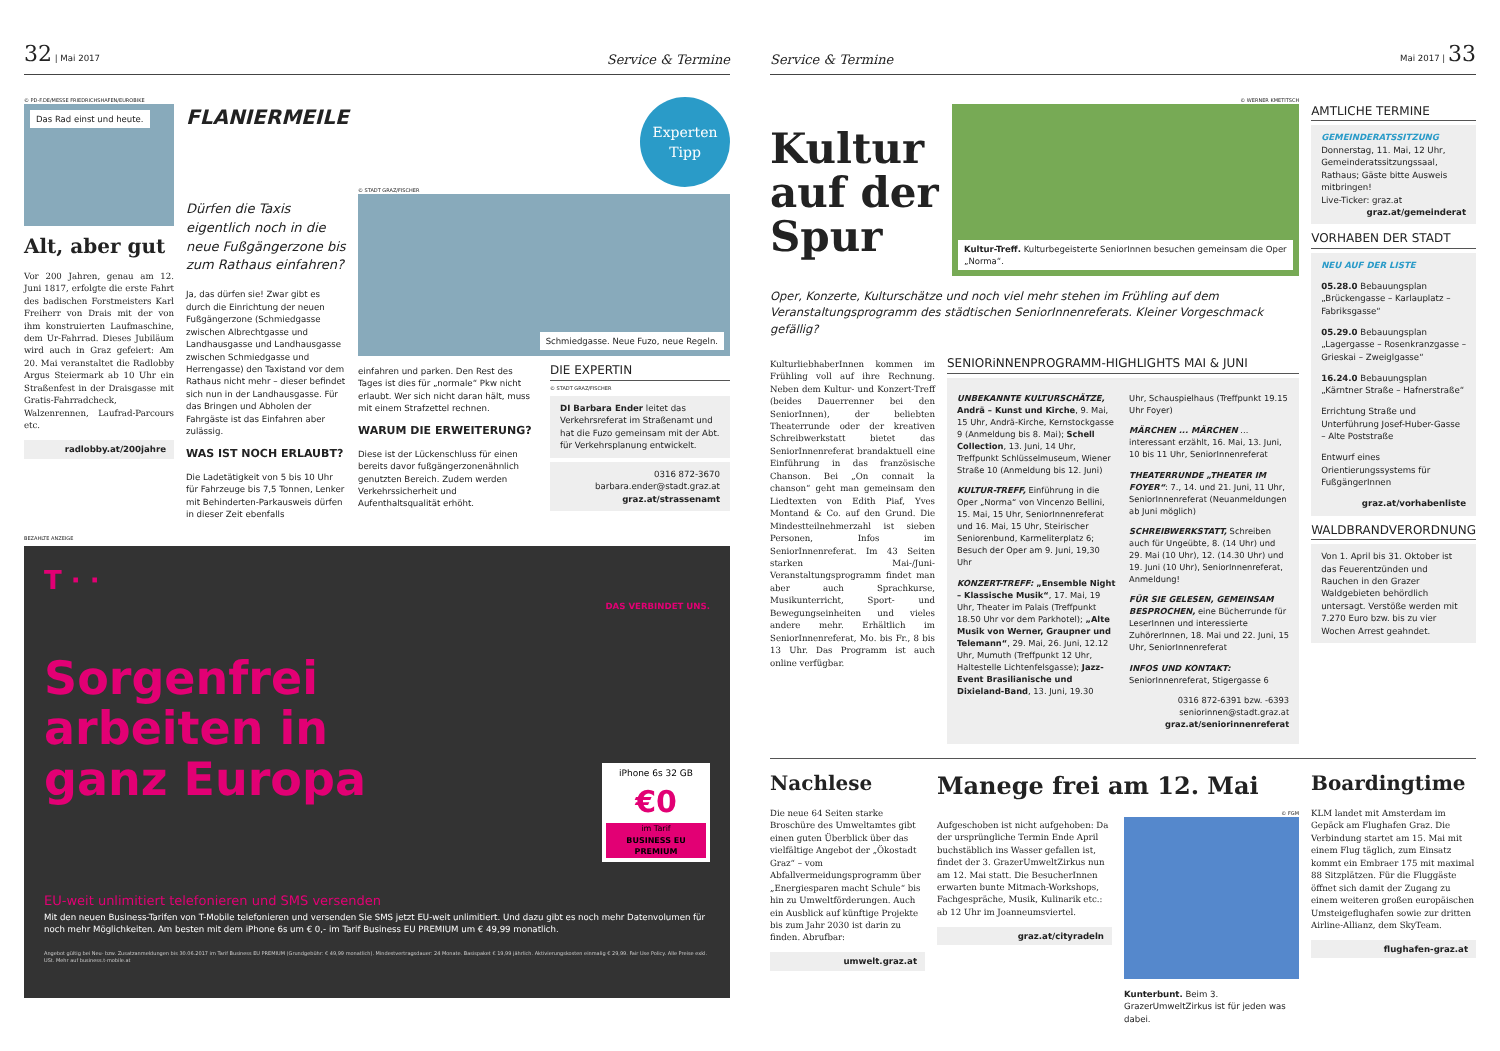32 | Mai 2017 Service & Termine
© PD-F.DE/MESSE FRIEDRICHSHAFEN/EUROBIKE
Das Rad einst und heute.
Alt, aber gut
Vor 200 Jahren, genau am 12. Juni 1817, erfolgte die erste Fahrt des badischen Forstmeisters Karl Freiherr von Drais mit der von ihm konstruierten Laufmaschine, dem Ur-Fahrrad. Dieses Jubiläum wird auch in Graz gefeiert: Am 20. Mai veranstaltet die Radlobby Argus Steiermark ab 10 Uhr ein Straßenfest in der Draisgasse mit Gratis-Fahrradcheck, Walzenrennen, Laufrad-Parcours etc.
radlobby.at/200jahre
FLANIERMEILE
Experten Tipp
Dürfen die Taxis eigentlich noch in die neue Fußgängerzone bis zum Rathaus einfahren?
Ja, das dürfen sie! Zwar gibt es durch die Einrichtung der neuen Fußgängerzone (Schmiedgasse zwischen Albrechtgasse und Landhausgasse und Landhausgasse zwischen Schmiedgasse und Herrengasse) den Taxistand vor dem Rathaus nicht mehr – dieser befindet sich nun in der Landhausgasse. Für das Bringen und Abholen der Fahrgäste ist das Einfahren aber zulässig.
WAS IST NOCH ERLAUBT?
Die Ladetätigkeit von 5 bis 10 Uhr für Fahrzeuge bis 7,5 Tonnen, Lenker mit Behinderten-Parkausweis dürfen in dieser Zeit ebenfalls
© STADT GRAZ/FISCHER
Schmiedgasse. Neue Fuzo, neue Regeln.
einfahren und parken. Den Rest des Tages ist dies für „normale“ Pkw nicht erlaubt. Wer sich nicht daran hält, muss mit einem Strafzettel rechnen.
WARUM DIE ERWEITERUNG?
Diese ist der Lückenschluss für einen bereits davor fußgängerzonenähnlich genutzten Bereich. Zudem werden Verkehrssicherheit und Aufenthaltsqualität erhöht.
DIE EXPERTIN
© STADT GRAZ/FISCHER
DI Barbara Ender leitet das Verkehrsreferat im Straßenamt und hat die Fuzo gemeinsam mit der Abt. für Verkehrsplanung entwickelt.
0316 872-3670
barbara.ender@stadt.graz.at
graz.at/strassenamt
BEZAHLTE ANZEIGE
T · ·
DAS VERBINDET UNS.
Sorgenfrei
arbeiten in
ganz Europa
iPhone 6s 32 GB
€0
im Tarif
BUSINESS EU PREMIUM
EU-weit unlimitiert telefonieren und SMS versenden
Mit den neuen Business-Tarifen von T-Mobile telefonieren und versenden Sie SMS jetzt EU-weit unlimitiert. Und dazu gibt es noch mehr Datenvolumen für noch mehr Möglichkeiten. Am besten mit dem iPhone 6s um € 0,- im Tarif Business EU PREMIUM um € 49,99 monatlich.
Angebot gültig bei Neu- bzw. Zusatzanmeldungen bis 30.06.2017 im Tarif Business EU PREMIUM (Grundgebühr: € 49,99 monatlich). Mindestvertragsdauer: 24 Monate. Basispaket € 19,99 jährlich. Aktivierungskosten einmalig € 29,99. Fair Use Policy. Alle Preise exkl. USt. Mehr auf business.t-mobile.at
Service & Termine Mai 2017 | 33
Kultur auf der Spur
© WERNER KMETITSCH
Kultur-Treff. Kulturbegeisterte SeniorInnen besuchen gemeinsam die Oper „Norma“.
Oper, Konzerte, Kulturschätze und noch viel mehr stehen im Frühling auf dem Veranstaltungsprogramm des städtischen SeniorInnenreferats. Kleiner Vorgeschmack gefällig?
KulturliebhaberInnen kommen im Frühling voll auf ihre Rechnung. Neben dem Kultur- und Konzert-Treff (beides Dauerrenner bei den SeniorInnen), der beliebten Theaterrunde oder der kreativen Schreibwerkstatt bietet das SeniorInnenreferat brandaktuell eine Einführung in das französische Chanson. Bei „On connait la chanson“ geht man gemeinsam den Liedtexten von Edith Piaf, Yves Montand & Co. auf den Grund. Die Mindestteilnehmerzahl ist sieben Personen, Infos im SeniorInnenreferat. Im 43 Seiten starken Mai-/Juni-Veranstaltungsprogramm findet man aber auch Sprachkurse, Musikunterricht, Sport- und Bewegungseinheiten und vieles andere mehr. Erhältlich im SeniorInnenreferat, Mo. bis Fr., 8 bis 13 Uhr. Das Programm ist auch online verfügbar.
SENIORiNNENPROGRAMM-HIGHLIGHTS MAI & JUNI
UNBEKANNTE KULTURSCHÄTZE, Andrä – Kunst und Kirche, 9. Mai, 15 Uhr, Andrä-Kirche, Kernstockgasse 9 (Anmeldung bis 8. Mai); Schell Collection, 13. Juni, 14 Uhr, Treffpunkt Schlüsselmuseum, Wiener Straße 10 (Anmeldung bis 12. Juni)
KULTUR-TREFF, Einführung in die Oper „Norma“ von Vincenzo Bellini, 15. Mai, 15 Uhr, SeniorInnenreferat und 16. Mai, 15 Uhr, Steirischer Seniorenbund, Karmeliterplatz 6; Besuch der Oper am 9. Juni, 19,30 Uhr
KONZERT-TREFF: „Ensemble Night – Klassische Musik“, 17. Mai, 19 Uhr, Theater im Palais (Treffpunkt 18.50 Uhr vor dem Parkhotel); „Alte Musik von Werner, Graupner und Telemann“, 29. Mai, 26. Juni, 12.12 Uhr, Mumuth (Treffpunkt 12 Uhr, Haltestelle Lichtenfelsgasse); Jazz-Event Brasilianische und Dixieland-Band, 13. Juni, 19.30
Uhr, Schauspielhaus (Treffpunkt 19.15 Uhr Foyer)
MÄRCHEN ... MÄRCHEN ... interessant erzählt, 16. Mai, 13. Juni, 10 bis 11 Uhr, SeniorInnenreferat
THEATERRUNDE „THEATER IM FOYER“: 7., 14. und 21. Juni, 11 Uhr, SeniorInnenreferat (Neuanmeldungen ab Juni möglich)
SCHREIBWERKSTATT, Schreiben auch für Ungeübte, 8. (14 Uhr) und 29. Mai (10 Uhr), 12. (14.30 Uhr) und 19. Juni (10 Uhr), SeniorInnenreferat, Anmeldung!
FÜR SIE GELESEN, GEMEINSAM BESPROCHEN, eine Bücherrunde für LeserInnen und interessierte ZuhörerInnen, 18. Mai und 22. Juni, 15 Uhr, SeniorInnenreferat
INFOS UND KONTAKT:
SeniorInnenreferat, Stigergasse 6
0316 872-6391 bzw. -6393
seniorinnen@stadt.graz.at
graz.at/seniorinnenreferat
AMTLICHE TERMINE
GEMEINDERATSSITZUNG
Donnerstag, 11. Mai, 12 Uhr, Gemeinderatssitzungssaal, Rathaus; Gäste bitte Ausweis mitbringen!
Live-Ticker: graz.at
graz.at/gemeinderat
VORHABEN DER STADT
NEU AUF DER LISTE
05.28.0 Bebauungsplan „Brückengasse – Karlauplatz – Fabriksgasse“
05.29.0 Bebauungsplan „Lagergasse – Rosenkranzgasse – Grieskai – Zweiglgasse“
16.24.0 Bebauungsplan „Kärntner Straße – Hafnerstraße“
Errichtung Straße und Unterführung Josef-Huber-Gasse – Alte Poststraße
Entwurf eines Orientierungssystems für FußgängerInnen
graz.at/vorhabenliste
WALDBRANDVERORDNUNG
Von 1. April bis 31. Oktober ist das Feuerentzünden und Rauchen in den Grazer Waldgebieten behördlich untersagt. Verstöße werden mit 7.270 Euro bzw. bis zu vier Wochen Arrest geahndet.
Nachlese
Die neue 64 Seiten starke Broschüre des Umweltamtes gibt einen guten Überblick über das vielfältige Angebot der „Ökostadt Graz“ – vom Abfallvermeidungsprogramm über „Energiesparen macht Schule“ bis hin zu Umweltförderungen. Auch ein Ausblick auf künftige Projekte bis zum Jahr 2030 ist darin zu finden. Abrufbar:
umwelt.graz.at
Manege frei am 12. Mai
Aufgeschoben ist nicht aufgehoben: Da der ursprüngliche Termin Ende April buchstäblich ins Wasser gefallen ist, findet der 3. GrazerUmweltZirkus nun am 12. Mai statt. Die BesucherInnen erwarten bunte Mitmach-Workshops, Fachgespräche, Musik, Kulinarik etc.: ab 12 Uhr im Joanneumsviertel.
graz.at/cityradeln
© FGM
Kunterbunt. Beim 3. GrazerUmweltZirkus ist für jeden was dabei.
Boardingtime
KLM landet mit Amsterdam im Gepäck am Flughafen Graz. Die Verbindung startet am 15. Mai mit einem Flug täglich, zum Einsatz kommt ein Embraer 175 mit maximal 88 Sitzplätzen. Für die Fluggäste öffnet sich damit der Zugang zu einem weiteren großen europäischen Umsteigeflughafen sowie zur dritten Airline-Allianz, dem SkyTeam.
flughafen-graz.at